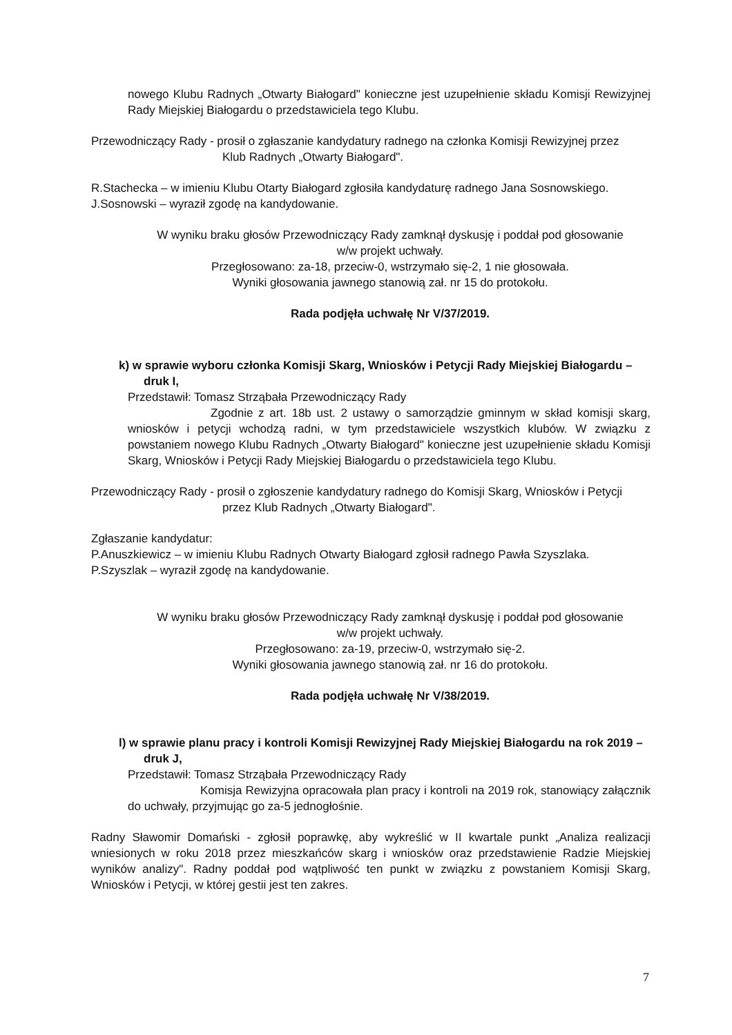nowego Klubu Radnych „Otwarty Białogard" konieczne jest uzupełnienie składu Komisji Rewizyjnej Rady Miejskiej Białogardu o przedstawiciela tego Klubu.
Przewodniczący Rady - prosił o zgłaszanie kandydatury radnego na członka Komisji Rewizyjnej przez
Klub Radnych „Otwarty Białogard".
R.Stachecka – w imieniu Klubu Otarty Białogard zgłosiła kandydaturę radnego Jana Sosnowskiego.
J.Sosnowski – wyraził zgodę na kandydowanie.
W wyniku braku głosów Przewodniczący Rady zamknął dyskusję i poddał pod głosowanie
w/w projekt uchwały.
Przegłosowano: za-18, przeciw-0, wstrzymało się-2, 1 nie głosowała.
Wyniki głosowania jawnego stanowią zał. nr 15 do protokołu.
Rada podjęła uchwałę Nr V/37/2019.
k) w sprawie wyboru członka Komisji Skarg, Wniosków i Petycji Rady Miejskiej Białogardu –
druk I,
Przedstawił: Tomasz Strząbała Przewodniczący Rady
Zgodnie z art. 18b ust. 2 ustawy o samorządzie gminnym w skład komisji skarg, wniosków i petycji wchodzą radni, w tym przedstawiciele wszystkich klubów. W związku z powstaniem nowego Klubu Radnych „Otwarty Białogard" konieczne jest uzupełnienie składu Komisji Skarg, Wniosków i Petycji Rady Miejskiej Białogardu o przedstawiciela tego Klubu.
Przewodniczący Rady - prosił o zgłoszenie kandydatury radnego do Komisji Skarg, Wniosków i Petycji
przez Klub Radnych „Otwarty Białogard".
Zgłaszanie kandydatur:
P.Anuszkiewicz – w imieniu Klubu Radnych Otwarty Białogard zgłosił radnego Pawła Szyszlaka.
P.Szyszlak – wyraził zgodę na kandydowanie.
W wyniku braku głosów Przewodniczący Rady zamknął dyskusję i poddał pod głosowanie
w/w projekt uchwały.
Przegłosowano: za-19, przeciw-0, wstrzymało się-2.
Wyniki głosowania jawnego stanowią zał. nr 16 do protokołu.
Rada podjęła uchwałę Nr V/38/2019.
l) w sprawie planu pracy i kontroli Komisji Rewizyjnej Rady Miejskiej Białogardu na rok 2019 –
druk J,
Przedstawił: Tomasz Strząbała Przewodniczący Rady
Komisja Rewizyjna opracowała plan pracy i kontroli na 2019 rok, stanowiący załącznik do uchwały, przyjmując go za-5 jednogłośnie.
Radny Sławomir Domański - zgłosił poprawkę, aby wykreślić w II kwartale punkt „Analiza realizacji wniesionych w roku 2018 przez mieszkańców skarg i wniosków oraz przedstawienie Radzie Miejskiej wyników analizy". Radny poddał pod wątpliwość ten punkt w związku z powstaniem Komisji Skarg, Wniosków i Petycji, w której gestii jest ten zakres.
7